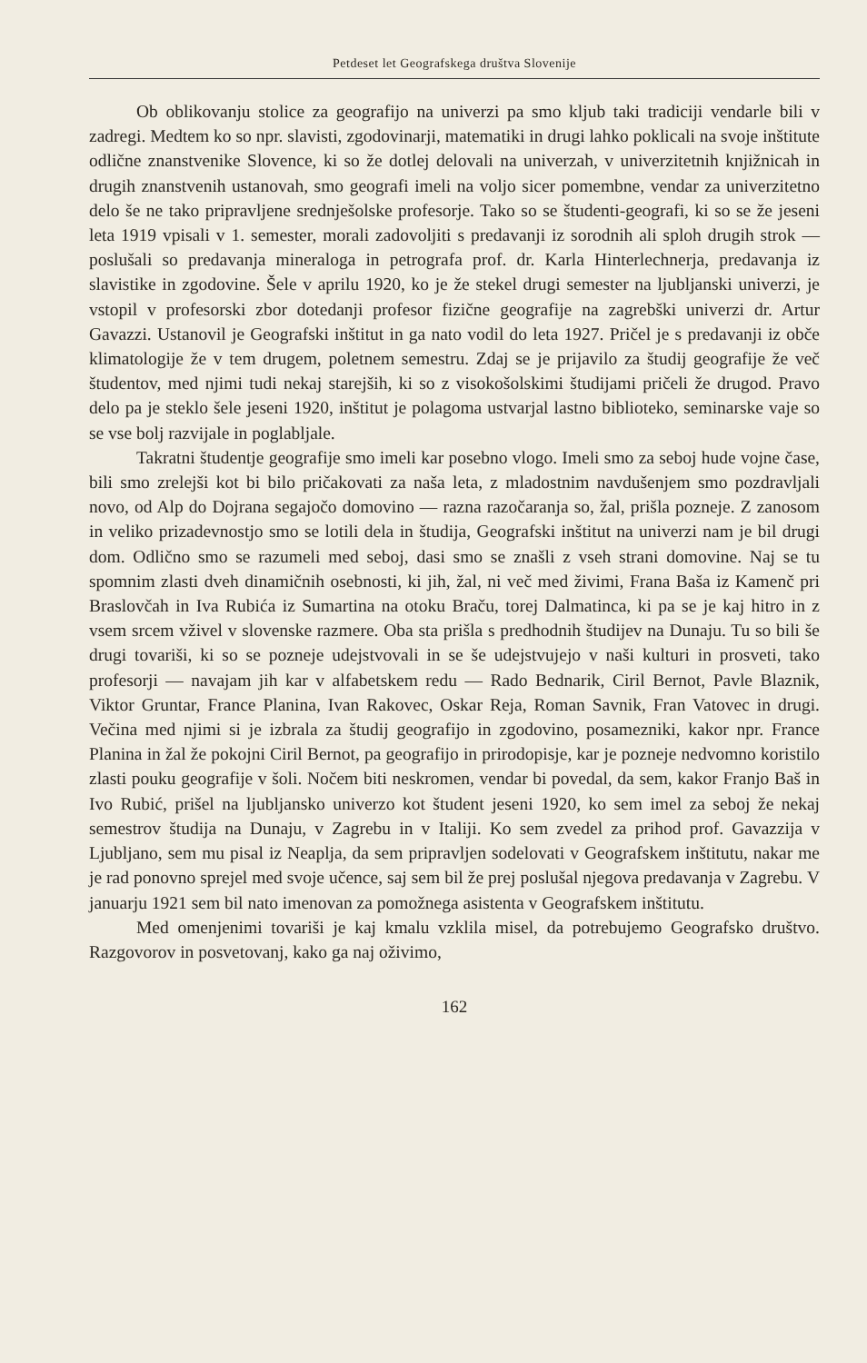Petdeset let Geografskega društva Slovenije
Ob oblikovanju stolice za geografijo na univerzi pa smo kljub taki tradiciji vendarle bili v zadregi. Medtem ko so npr. slavisti, zgodovinarji, matematiki in drugi lahko poklicali na svoje inštitute odlične znanstvenike Slovence, ki so že dotlej delovali na univerzah, v univerzitetnih knjižnicah in drugih znanstvenih ustanovah, smo geografi imeli na voljo sicer pomembne, vendar za univerzitetno delo še ne tako pripravljene srednješolske profesorje. Tako so se študenti-geografi, ki so se že jeseni leta 1919 vpisali v 1. semester, morali zadovoljiti s predavanji iz sorodnih ali sploh drugih strok — poslušali so predavanja mineraloga in petrografa prof. dr. Karla Hinterlechnerja, predavanja iz slavistike in zgodovine. Šele v aprilu 1920, ko je že stekel drugi semester na ljubljanski univerzi, je vstopil v profesorski zbor dotedanji profesor fizične geografije na zagrebški univerzi dr. Artur Gavazzi. Ustanovil je Geografski inštitut in ga nato vodil do leta 1927. Pričel je s predavanji iz obče klimatologije že v tem drugem, poletnem semestru. Zdaj se je prijavilo za študij geografije že več študentov, med njimi tudi nekaj starejših, ki so z visokošolskimi študijami pričeli že drugod. Pravo delo pa je steklo šele jeseni 1920, inštitut je polagoma ustvarjal lastno biblioteko, seminarske vaje so se vse bolj razvijale in poglabljale.
Takratni študentje geografije smo imeli kar posebno vlogo. Imeli smo za seboj hude vojne čase, bili smo zrelejši kot bi bilo pričakovati za naša leta, z mladostnim navdušenjem smo pozdravljali novo, od Alp do Dojrana segajočo domovino — razna razočaranja so, žal, prišla pozneje. Z zanosom in veliko prizadevnostjo smo se lotili dela in študija, Geografski inštitut na univerzi nam je bil drugi dom. Odlično smo se razumeli med seboj, dasi smo se znašli z vseh strani domovine. Naj se tu spomnim zlasti dveh dinamičnih osebnosti, ki jih, žal, ni več med živimi, Frana Baša iz Kamenč pri Braslovčah in Iva Rubića iz Sumartina na otoku Braču, torej Dalmatinca, ki pa se je kaj hitro in z vsem srcem vživel v slovenske razmere. Oba sta prišla s predhodnih študijev na Dunaju. Tu so bili še drugi tovariši, ki so se pozneje udejstvovali in se še udejstvujejo v naši kulturi in prosveti, tako profesorji — navajam jih kar v alfabetskem redu — Rado Bednarik, Ciril Bernot, Pavle Blaznik, Viktor Gruntar, France Planina, Ivan Rakovec, Oskar Reja, Roman Savnik, Fran Vatovec in drugi. Večina med njimi si je izbrala za študij geografijo in zgodovino, posamezniki, kakor npr. France Planina in žal že pokojni Ciril Bernot, pa geografijo in prirodopisje, kar je pozneje nedvomno koristilo zlasti pouku geografije v šoli. Nočem biti neskromen, vendar bi povedal, da sem, kakor Franjo Baš in Ivo Rubić, prišel na ljubljansko univerzo kot študent jeseni 1920, ko sem imel za seboj že nekaj semestrov študija na Dunaju, v Zagrebu in v Italiji. Ko sem zvedel za prihod prof. Gavazzija v Ljubljano, sem mu pisal iz Neaplja, da sem pripravljen sodelovati v Geografskem inštitutu, nakar me je rad ponovno sprejel med svoje učence, saj sem bil že prej poslušal njegova predavanja v Zagrebu. V januarju 1921 sem bil nato imenovan za pomožnega asistenta v Geografskem inštitutu.
Med omenjenimi tovariši je kaj kmalu vzklila misel, da potrebujemo Geografsko društvo. Razgovorov in posvetovanj, kako ga naj oživimo,
162